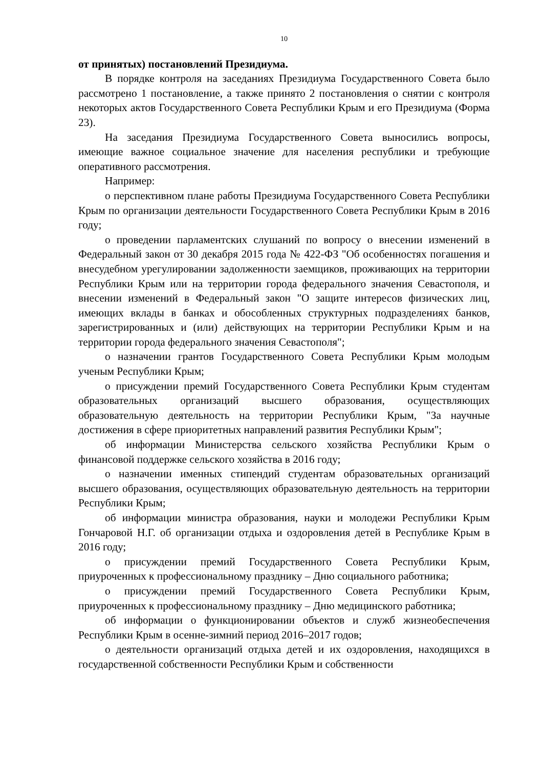10
от принятых) постановлений Президиума.
В порядке контроля на заседаниях Президиума Государственного Совета было рассмотрено 1 постановление, а также принято 2 постановления о снятии с контроля некоторых актов Государственного Совета Республики Крым и его Президиума (Форма 23).
На заседания Президиума Государственного Совета выносились вопросы, имеющие важное социальное значение для населения республики и требующие оперативного рассмотрения.
Например:
о перспективном плане работы Президиума Государственного Совета Республики Крым по организации деятельности Государственного Совета Республики Крым в 2016 году;
о проведении парламентских слушаний по вопросу о внесении изменений в Федеральный закон от 30 декабря 2015 года № 422-ФЗ "Об особенностях погашения и внесудебном урегулировании задолженности заемщиков, проживающих на территории Республики Крым или на территории города федерального значения Севастополя, и внесении изменений в Федеральный закон "О защите интересов физических лиц, имеющих вклады в банках и обособленных структурных подразделениях банков, зарегистрированных и (или) действующих на территории Республики Крым и на территории города федерального значения Севастополя";
о назначении грантов Государственного Совета Республики Крым молодым ученым Республики Крым;
о присуждении премий Государственного Совета Республики Крым студентам образовательных организаций высшего образования, осуществляющих образовательную деятельность на территории Республики Крым, "За научные достижения в сфере приоритетных направлений развития Республики Крым";
об информации Министерства сельского хозяйства Республики Крым о финансовой поддержке сельского хозяйства в 2016 году;
о назначении именных стипендий студентам образовательных организаций высшего образования, осуществляющих образовательную деятельность на территории Республики Крым;
об информации министра образования, науки и молодежи Республики Крым Гончаровой Н.Г. об организации отдыха и оздоровления детей в Республике Крым в 2016 году;
о присуждении премий Государственного Совета Республики Крым, приуроченных к профессиональному празднику – Дню социального работника;
о присуждении премий Государственного Совета Республики Крым, приуроченных к профессиональному празднику – Дню медицинского работника;
об информации о функционировании объектов и служб жизнеобеспечения Республики Крым в осенне-зимний период 2016–2017 годов;
о деятельности организаций отдыха детей и их оздоровления, находящихся в государственной собственности Республики Крым и собственности